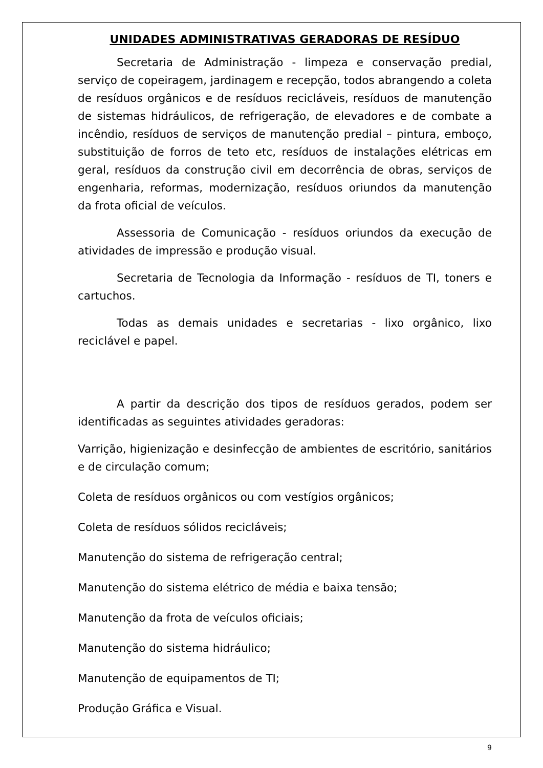UNIDADES ADMINISTRATIVAS GERADORAS DE RESÍDUO
Secretaria de Administração - limpeza e conservação predial, serviço de copeiragem, jardinagem e recepção, todos abrangendo a coleta de resíduos orgânicos e de resíduos recicláveis, resíduos de manutenção de sistemas hidráulicos, de refrigeração, de elevadores e de combate a incêndio, resíduos de serviços de manutenção predial – pintura, emboço, substituição de forros de teto etc, resíduos de instalações elétricas em geral, resíduos da construção civil em decorrência de obras, serviços de engenharia, reformas, modernização, resíduos oriundos da manutenção da frota oficial de veículos.
Assessoria de Comunicação - resíduos oriundos da execução de atividades de impressão e produção visual.
Secretaria de Tecnologia da Informação - resíduos de TI, toners e cartuchos.
Todas as demais unidades e secretarias - lixo orgânico, lixo reciclável e papel.
A partir da descrição dos tipos de resíduos gerados, podem ser identificadas as seguintes atividades geradoras:
Varrição, higienização e desinfecção de ambientes de escritório, sanitários e de circulação comum;
Coleta de resíduos orgânicos ou com vestígios orgânicos;
Coleta de resíduos sólidos recicláveis;
Manutenção do sistema de refrigeração central;
Manutenção do sistema elétrico de média e baixa tensão;
Manutenção da frota de veículos oficiais;
Manutenção do sistema hidráulico;
Manutenção de equipamentos de TI;
Produção Gráfica e Visual.
9